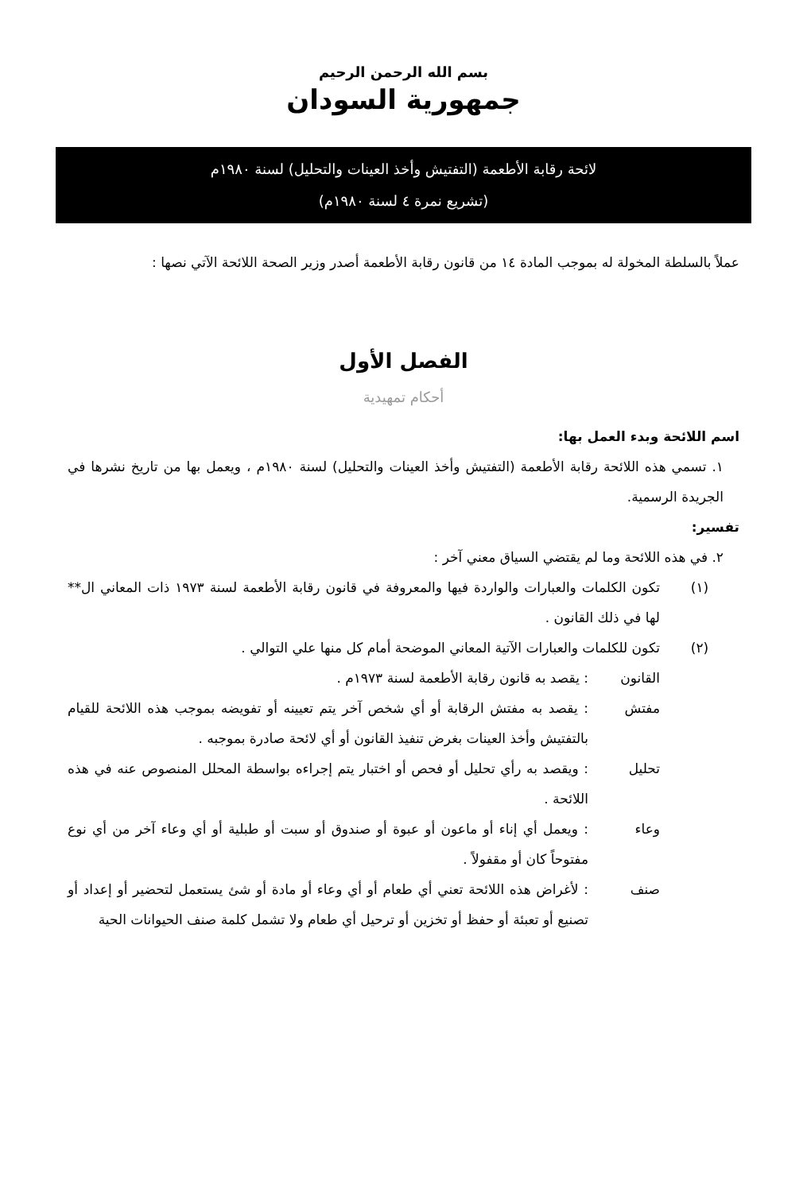بسم الله الرحمن الرحيم
جمهورية السودان
لائحة رقابة الأطعمة (التفتيش وأخذ العينات والتحليل) لسنة ١٩٨٠م
(تشريع نمرة ٤ لسنة ١٩٨٠م)
عملاً بالسلطة المخولة له بموجب المادة ١٤ من قانون رقابة الأطعمة أصدر وزير الصحة اللائحة الآتي نصها :
الفصل الأول
أحكام تمهيدية
اسم اللائحة وبدء العمل بها:
١. تسمي هذه اللائحة رقابة الأطعمة (التفتيش وأخذ العينات والتحليل) لسنة ١٩٨٠م ، ويعمل بها من تاريخ نشرها في الجريدة الرسمية.
تفسير:
٢. في هذه اللائحة وما لم يقتضي السياق معني آخر :
(١) تكون الكلمات والعبارات والواردة فيها والمعروفة في قانون رقابة الأطعمة لسنة ١٩٧٣ ذات المعاني ال** لها في ذلك القانون .
(٢) تكون للكلمات والعبارات الآتية المعاني الموضحة أمام كل منها علي التوالي .
القانون : يقصد به قانون رقابة الأطعمة لسنة ١٩٧٣م .
مفتش : يقصد به مفتش الرقابة أو أي شخص آخر يتم تعيينه أو تفويضه بموجب هذه اللائحة للقيام بالتفتيش وأخذ العينات بغرض تنفيذ القانون أو أي لائحة صادرة بموجبه .
تحليل : ويقصد به رأي تحليل أو فحص أو اختبار يتم إجراءه بواسطة المحلل المنصوص عنه في هذه اللائحة .
وعاء : ويعمل أي إناء أو ماعون أو عبوة أو صندوق أو سبت أو طبلية أو أي وعاء آخر من أي نوع مفتوحاً كان أو مقفولاً .
صنف : لأغراض هذه اللائحة تعني أي طعام أو أي وعاء أو مادة أو شئ يستعمل لتحضير أو إعداد أو تصنيع أو تعبئة أو حفظ أو تخزين أو ترحيل أي طعام ولا تشمل كلمة صنف الحيوانات الحية